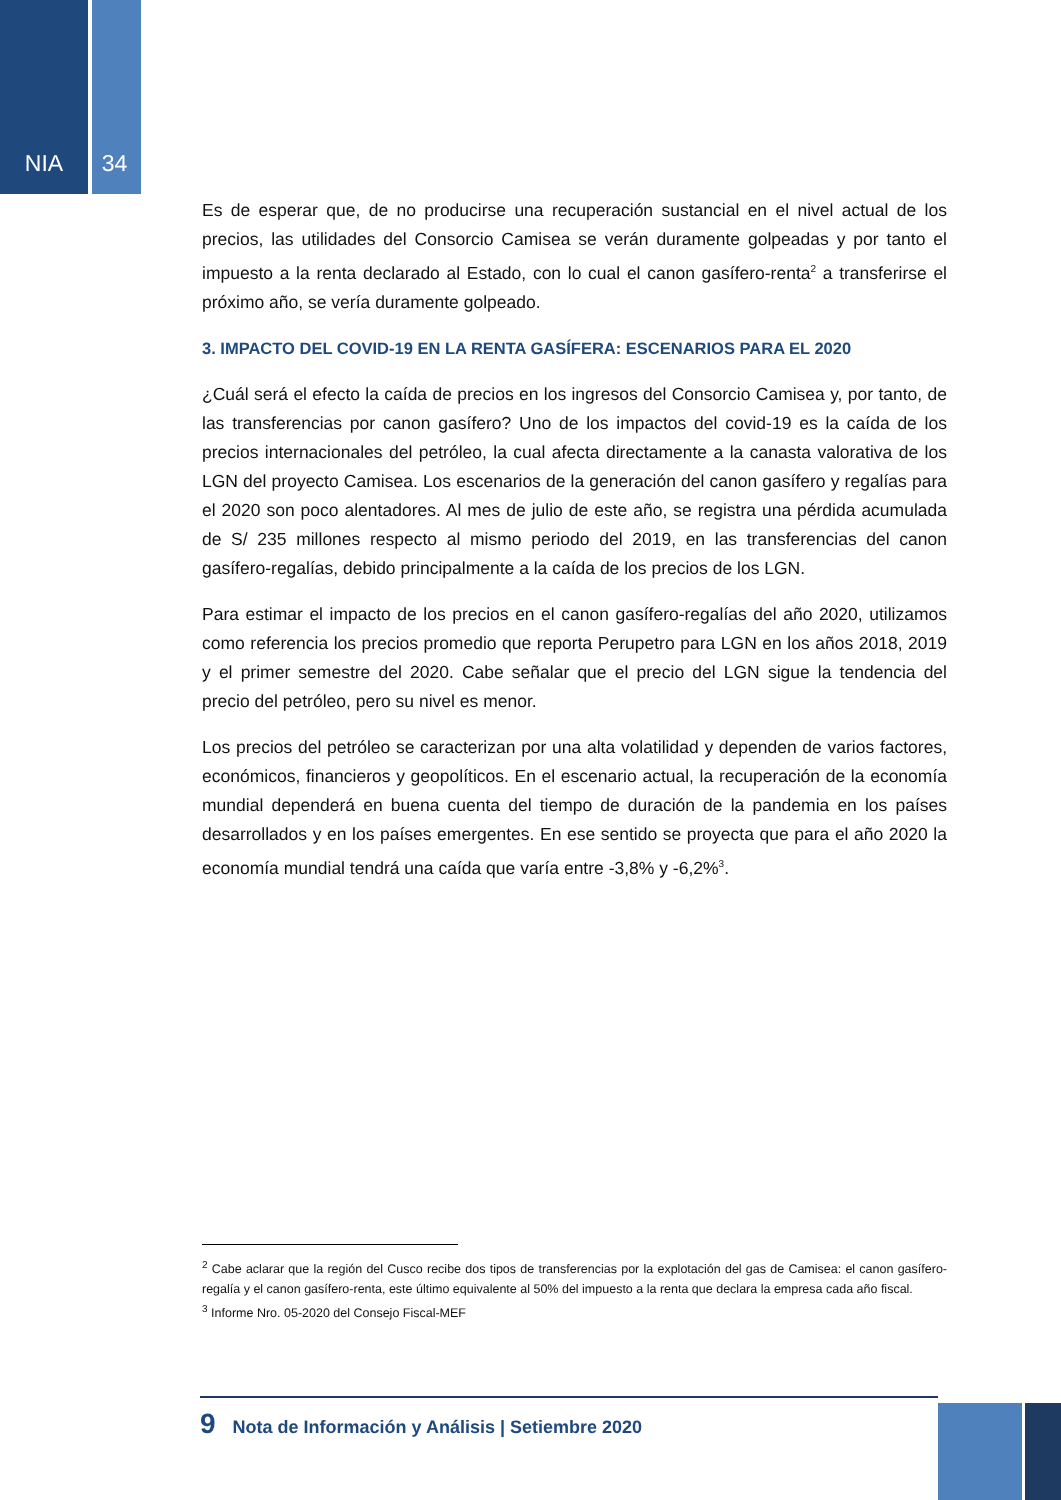NIA 34
Es de esperar que, de no producirse una recuperación sustancial en el nivel actual de los precios, las utilidades del Consorcio Camisea se verán duramente golpeadas y por tanto el impuesto a la renta declarado al Estado, con lo cual el canon gasífero-renta<sup>2</sup> a transferirse el próximo año, se vería duramente golpeado.
3. IMPACTO DEL COVID-19 EN LA RENTA GASÍFERA: ESCENARIOS PARA EL 2020
¿Cuál será el efecto la caída de precios en los ingresos del Consorcio Camisea y, por tanto, de las transferencias por canon gasífero? Uno de los impactos del covid-19 es la caída de los precios internacionales del petróleo, la cual afecta directamente a la canasta valorativa de los LGN del proyecto Camisea. Los escenarios de la generación del canon gasífero y regalías para el 2020 son poco alentadores. Al mes de julio de este año, se registra una pérdida acumulada de S/ 235 millones respecto al mismo periodo del 2019, en las transferencias del canon gasífero-regalías, debido principalmente a la caída de los precios de los LGN.
Para estimar el impacto de los precios en el canon gasífero-regalías del año 2020, utilizamos como referencia los precios promedio que reporta Perupetro para LGN en los años 2018, 2019 y el primer semestre del 2020. Cabe señalar que el precio del LGN sigue la tendencia del precio del petróleo, pero su nivel es menor.
Los precios del petróleo se caracterizan por una alta volatilidad y dependen de varios factores, económicos, financieros y geopolíticos. En el escenario actual, la recuperación de la economía mundial dependerá en buena cuenta del tiempo de duración de la pandemia en los países desarrollados y en los países emergentes. En ese sentido se proyecta que para el año 2020 la economía mundial tendrá una caída que varía entre -3,8% y -6,2%<sup>3</sup>.
<sup>2</sup> Cabe aclarar que la región del Cusco recibe dos tipos de transferencias por la explotación del gas de Camisea: el canon gasífero-regalía y el canon gasífero-renta, este último equivalente al 50% del impuesto a la renta que declara la empresa cada año fiscal.
<sup>3</sup> Informe Nro. 05-2020 del Consejo Fiscal-MEF
9 Nota de Información y Análisis | Setiembre 2020